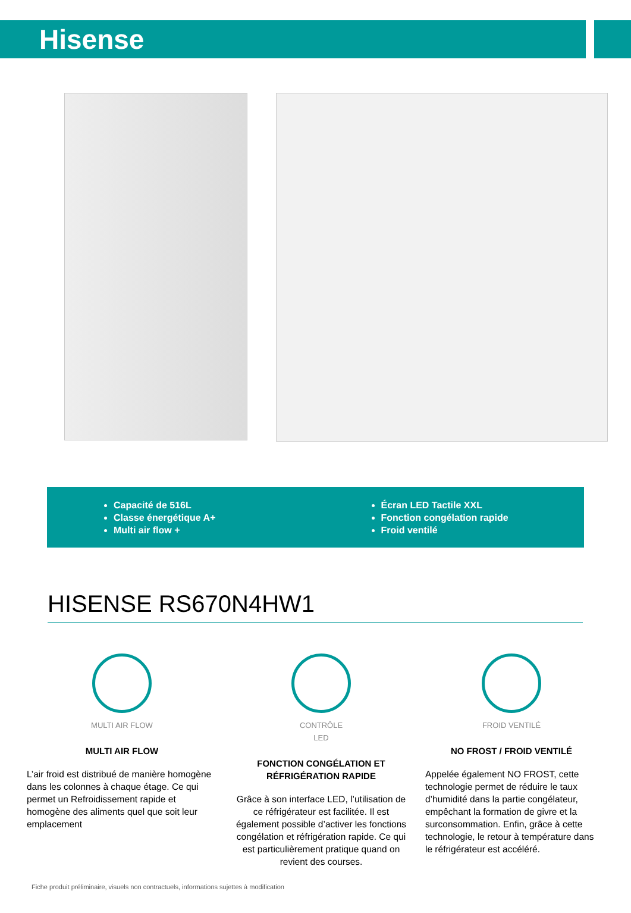Hisense
Capacité de 516L
Classe énergétique A+
Multi air flow +
Écran LED Tactile XXL
Fonction congélation rapide
Froid ventilé
HISENSE RS670N4HW1
MULTI AIR FLOW
MULTI AIR FLOW
L’air froid est distribué de manière homogène dans les colonnes à chaque étage. Ce qui permet un Refroidissement rapide et homogène des aliments quel que soit leur emplacement
CONTRÔLE
LED
FONCTION CONGÉLATION ET RÉFRIGÉRATION RAPIDE
Grâce à son interface LED, l’utilisation de ce réfrigérateur est facilitée. Il est également possible d’activer les fonctions congélation et réfrigération rapide. Ce qui est particulièrement pratique quand on revient des courses.
FROID VENTILÉ
NO FROST / FROID VENTILÉ
Appelée également NO FROST, cette technologie permet de réduire le taux d’humidité dans la partie congélateur, empêchant la formation de givre et la surconsommation. Enfin, grâce à cette technologie, le retour à température dans le réfrigérateur est accéléré.
Fiche produit préliminaire, visuels non contractuels, informations sujettes à modification